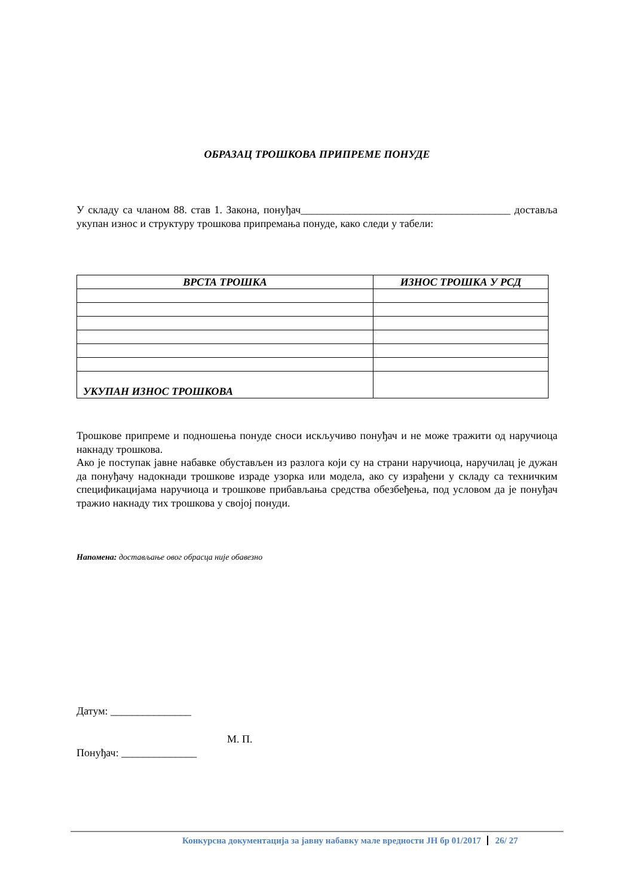ОБРАЗАЦ ТРОШКОВА ПРИПРЕМЕ ПОНУДЕ
У складу са чланом 88. став 1. Закона, понуђач_______________________________________ достављa укупан износ и структуру трошкова припремања понуде, како следи у табели:
| ВРСТА ТРОШКА | ИЗНОС ТРОШКА У РСД |
| --- | --- |
| УКУПАН ИЗНОС ТРОШКОВА | |
Трошкове припреме и подношења понуде сноси искључиво понуђач и не може тражити од наручиоца накнаду трошкова.
Ако је поступак јавне набавке обустављен из разлога који су на страни наручиоца, наручилац је дужан да понуђачу надокнади трошкове израде узорка или модела, ако су израђени у складу са техничким спецификацијама наручиоца и трошкове прибављања средства обезбеђења, под условом да је понуђач тражио накнаду тих трошкова у својој понуди.
Напомена: достављање овог обрасца није обавезно
Датум: _______________
М. П.
Понуђач: ______________
Конкурсна документација за јавну набавку мале вредности ЈН бр 01/2017 26/ 27